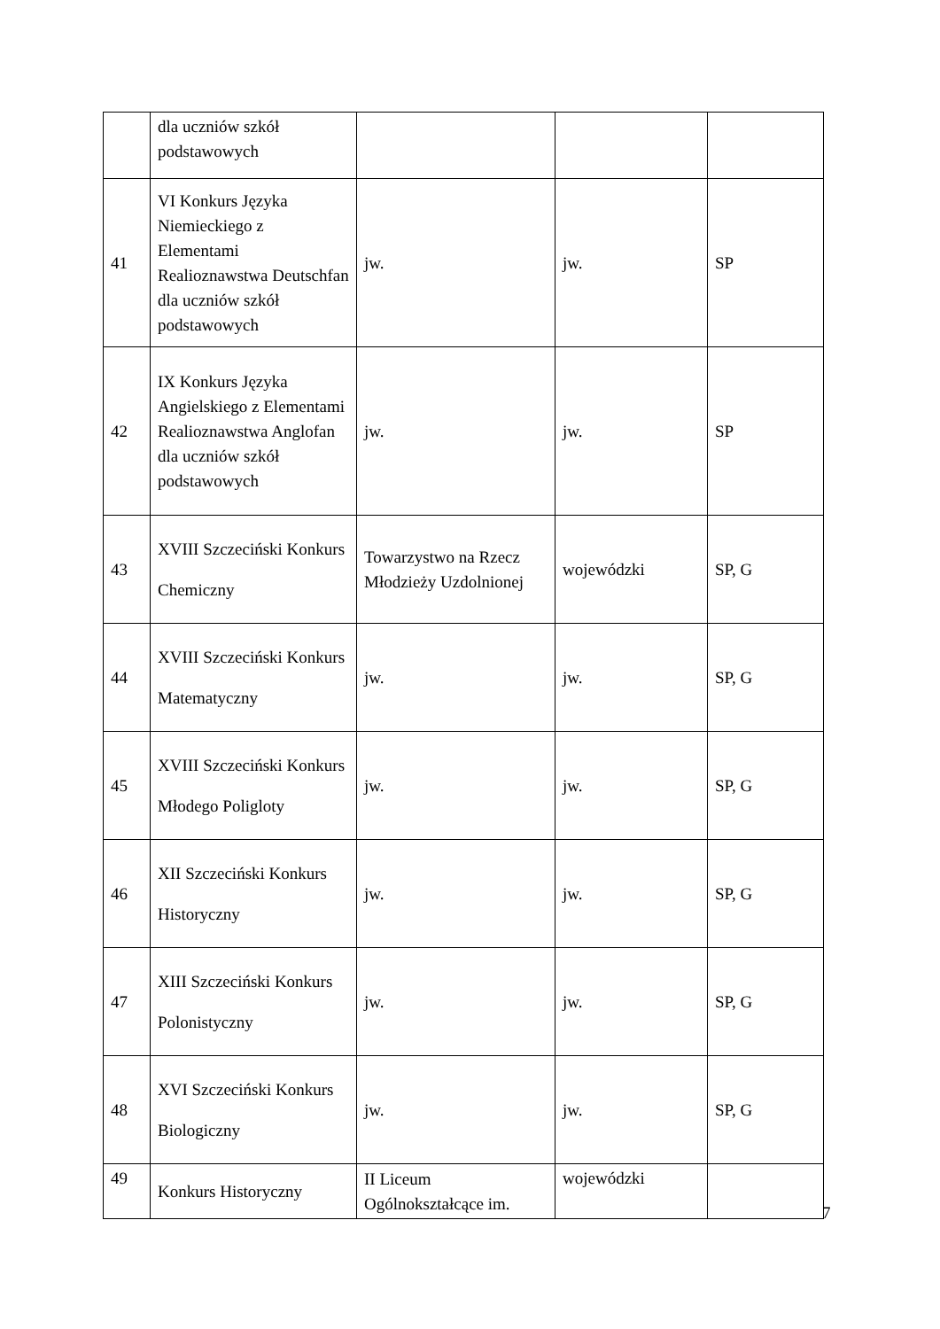| | dla uczniów szkół podstawowych | | | |
| 41 | VI Konkurs Języka Niemieckiego z Elementami Realioznawstwa Deutschfan dla uczniów szkół podstawowych | jw. | jw. | SP |
| 42 | IX Konkurs Języka Angielskiego z Elementami Realioznawstwa Anglofan dla uczniów szkół podstawowych | jw. | jw. | SP |
| 43 | XVIII Szczeciński Konkurs Chemiczny | Towarzystwo na Rzecz Młodzieży Uzdolnionej | wojewódzki | SP, G |
| 44 | XVIII Szczeciński Konkurs Matematyczny | jw. | jw. | SP, G |
| 45 | XVIII Szczeciński Konkurs Młodego Poligloty | jw. | jw. | SP, G |
| 46 | XII Szczeciński Konkurs Historyczny | jw. | jw. | SP, G |
| 47 | XIII Szczeciński Konkurs Polonistyczny | jw. | jw. | SP, G |
| 48 | XVI Szczeciński Konkurs Biologiczny | jw. | jw. | SP, G |
| 49 | Konkurs Historyczny | II Liceum Ogólnokształcące im. | wojewódzki | |
7